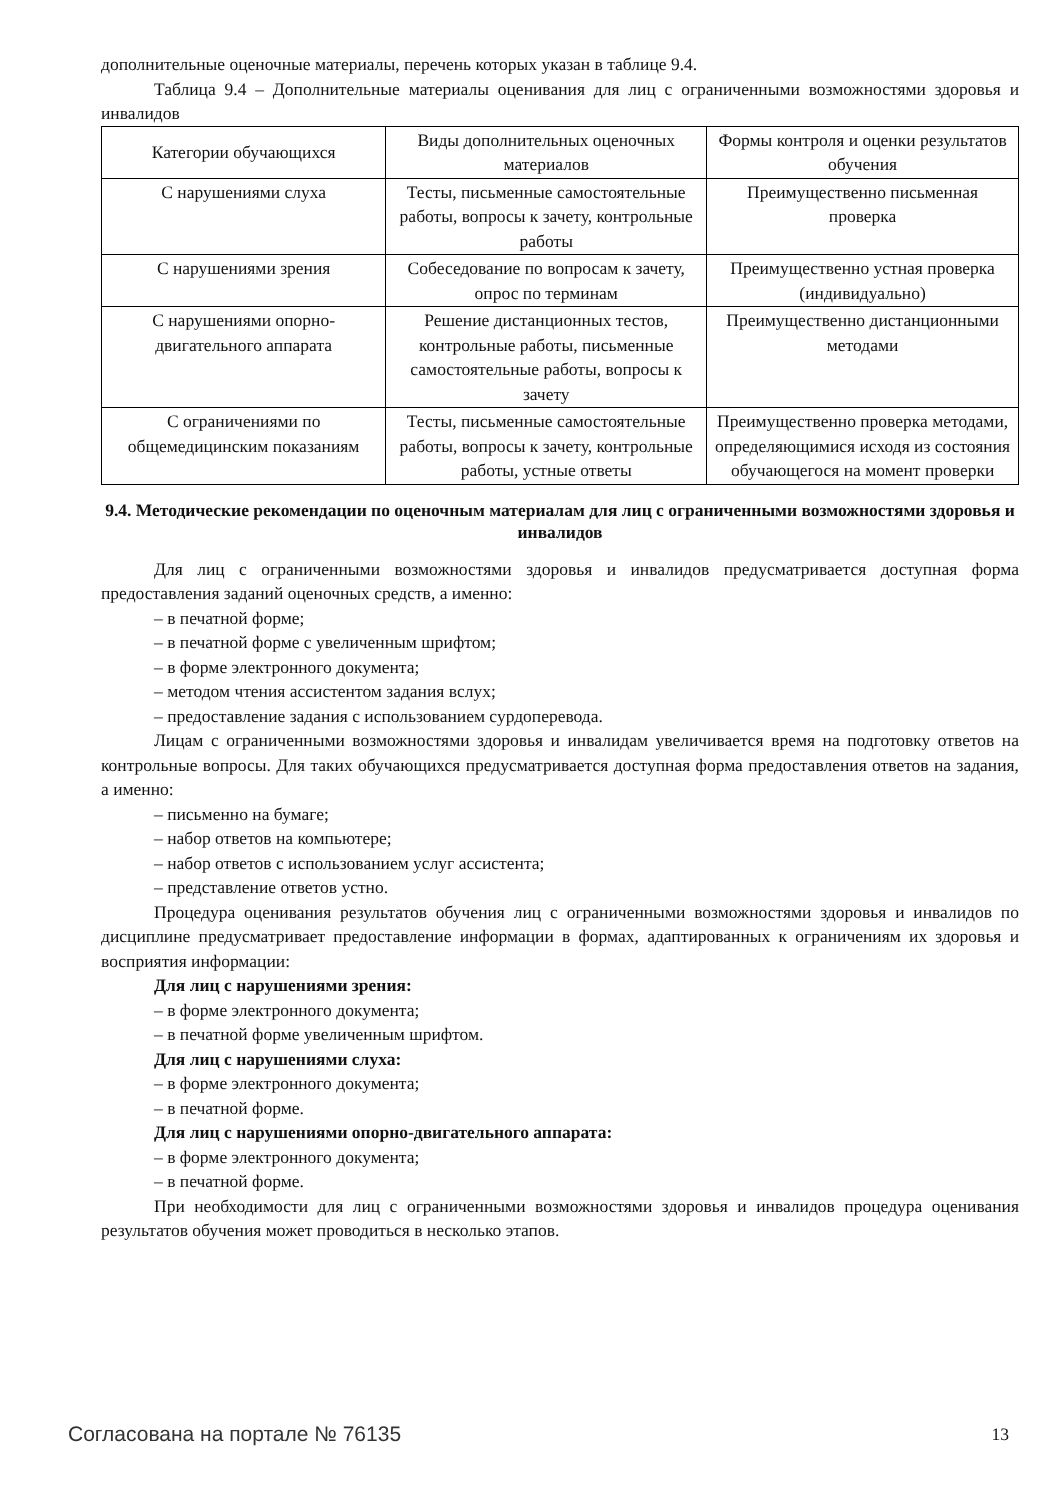дополнительные оценочные материалы, перечень которых указан в таблице 9.4.
Таблица 9.4 – Дополнительные материалы оценивания для лиц с ограниченными возможностями здоровья и инвалидов
| Категории обучающихся | Виды дополнительных оценочных материалов | Формы контроля и оценки результатов обучения |
| С нарушениями слуха | Тесты, письменные самостоятельные работы, вопросы к зачету, контрольные работы | Преимущественно письменная проверка |
| С нарушениями зрения | Собеседование по вопросам к зачету, опрос по терминам | Преимущественно устная проверка (индивидуально) |
| С нарушениями опорно-двигательного аппарата | Решение дистанционных тестов, контрольные работы, письменные самостоятельные работы, вопросы к зачету | Преимущественно дистанционными методами |
| С ограничениями по общемедицинским показаниям | Тесты, письменные самостоятельные работы, вопросы к зачету, контрольные работы, устные ответы | Преимущественно проверка методами, определяющимися исходя из состояния обучающегося на момент проверки |
9.4. Методические рекомендации по оценочным материалам для лиц с ограниченными возможностями здоровья и инвалидов
Для лиц с ограниченными возможностями здоровья и инвалидов предусматривается доступная форма предоставления заданий оценочных средств, а именно:
– в печатной форме;
– в печатной форме с увеличенным шрифтом;
– в форме электронного документа;
– методом чтения ассистентом задания вслух;
– предоставление задания с использованием сурдоперевода.
Лицам с ограниченными возможностями здоровья и инвалидам увеличивается время на подготовку ответов на контрольные вопросы. Для таких обучающихся предусматривается доступная форма предоставления ответов на задания, а именно:
– письменно на бумаге;
– набор ответов на компьютере;
– набор ответов с использованием услуг ассистента;
– представление ответов устно.
Процедура оценивания результатов обучения лиц с ограниченными возможностями здоровья и инвалидов по дисциплине предусматривает предоставление информации в формах, адаптированных к ограничениям их здоровья и восприятия информации:
Для лиц с нарушениями зрения:
– в форме электронного документа;
– в печатной форме увеличенным шрифтом.
Для лиц с нарушениями слуха:
– в форме электронного документа;
– в печатной форме.
Для лиц с нарушениями опорно-двигательного аппарата:
– в форме электронного документа;
– в печатной форме.
При необходимости для лиц с ограниченными возможностями здоровья и инвалидов процедура оценивания результатов обучения может проводиться в несколько этапов.
Согласована на портале № 76135 13